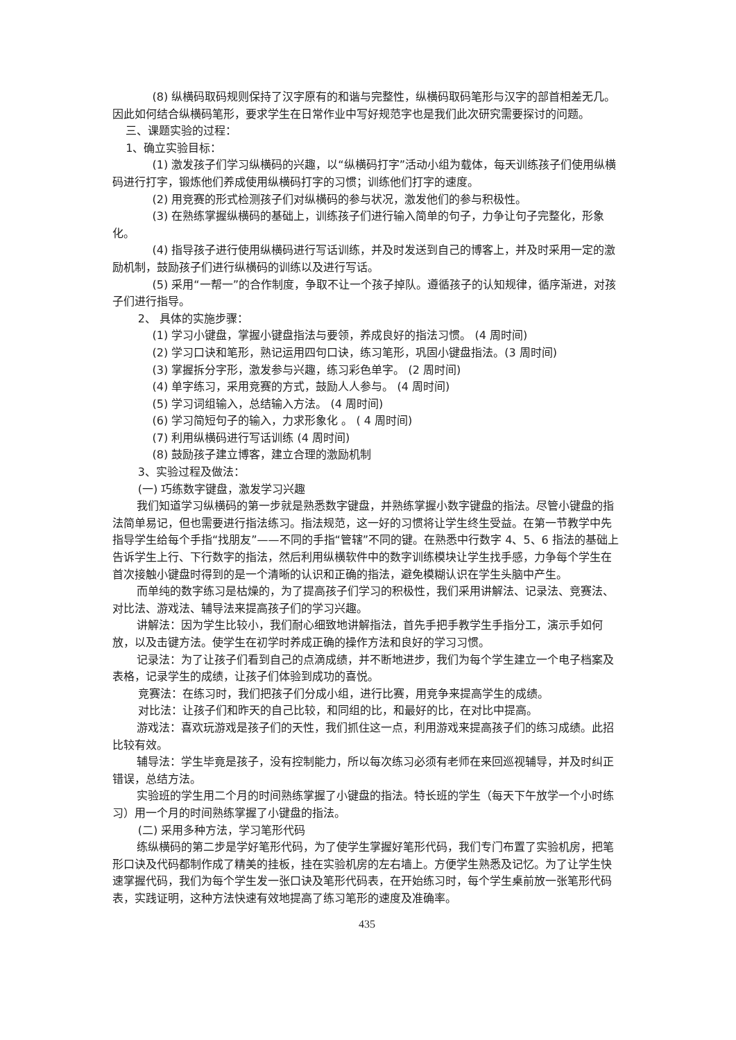(8) 纵横码取码规则保持了汉字原有的和谐与完整性，纵横码取码笔形与汉字的部首相差无几。因此如何结合纵横码笔形，要求学生在日常作业中写好规范字也是我们此次研究需要探讨的问题。
三、课题实验的过程：
1、确立实验目标：
(1) 激发孩子们学习纵横码的兴趣，以“纵横码打字”活动小组为载体，每天训练孩子们使用纵横码进行打字，锻炼他们养成使用纵横码打字的习惯；训练他们打字的速度。
(2) 用竞赛的形式检测孩子们对纵横码的参与状况，激发他们的参与积极性。
(3) 在熟练掌握纵横码的基础上，训练孩子们进行输入简单的句子，力争让句子完整化，形象化。
(4) 指导孩子进行使用纵横码进行写话训练，并及时发送到自己的博客上，并及时采用一定的激励机制，鼓励孩子们进行纵横码的训练以及进行写话。
(5) 采用“一帮一”的合作制度，争取不让一个孩子掉队。遵循孩子的认知规律，循序渐进，对孩子们进行指导。
2、 具体的实施步骤：
(1) 学习小键盘，掌握小键盘指法与要领，养成良好的指法习惯。 (4 周时间)
(2) 学习口诀和笔形，熟记运用四句口诀，练习笔形，巩固小键盘指法。(3 周时间)
(3) 掌握拆分字形，激发参与兴趣，练习彩色单字。 (2 周时间)
(4) 单字练习，采用竞赛的方式，鼓励人人参与。 (4 周时间)
(5) 学习词组输入，总结输入方法。 (4 周时间)
(6) 学习简短句子的输入，力求形象化 。 ( 4 周时间)
(7) 利用纵横码进行写话训练 (4 周时间)
(8) 鼓励孩子建立博客，建立合理的激励机制
3、实验过程及做法：
(一) 巧练数字键盘，激发学习兴趣
我们知道学习纵横码的第一步就是熟悉数字键盘，并熟练掌握小数字键盘的指法。尽管小键盘的指法简单易记，但也需要进行指法练习。指法规范，这一好的习惯将让学生终生受益。在第一节教学中先指导学生给每个手指“找朋友”——不同的手指“管辖”不同的键。在熟悉中行数字 4、5、6 指法的基础上告诉学生上行、下行数字的指法，然后利用纵横软件中的数字训练模块让学生找手感，力争每个学生在首次接触小键盘时得到的是一个清晰的认识和正确的指法，避免模糊认识在学生头脑中产生。
而单纯的数字练习是枯燥的，为了提高孩子们学习的积极性，我们采用讲解法、记录法、竞赛法、对比法、游戏法、辅导法来提高孩子们的学习兴趣。
讲解法：因为学生比较小，我们耐心细致地讲解指法，首先手把手教学生手指分工，演示手如何放，以及击键方法。使学生在初学时养成正确的操作方法和良好的学习习惯。
记录法：为了让孩子们看到自己的点滴成绩，并不断地进步，我们为每个学生建立一个电子档案及表格，记录学生的成绩，让孩子们体验到成功的喜悦。
竞赛法：在练习时，我们把孩子们分成小组，进行比赛，用竞争来提高学生的成绩。
对比法：让孩子们和昨天的自己比较，和同组的比，和最好的比，在对比中提高。
游戏法：喜欢玩游戏是孩子们的天性，我们抓住这一点，利用游戏来提高孩子们的练习成绩。此招比较有效。
辅导法：学生毕竟是孩子，没有控制能力，所以每次练习必须有老师在来回巡视辅导，并及时纠正错误，总结方法。
实验班的学生用二个月的时间熟练掌握了小键盘的指法。特长班的学生（每天下午放学一个小时练习）用一个月的时间熟练掌握了小键盘的指法。
(二) 采用多种方法，学习笔形代码
练纵横码的第二步是学好笔形代码，为了使学生掌握好笔形代码，我们专门布置了实验机房，把笔形口诀及代码都制作成了精美的挂板，挂在实验机房的左右墙上。方便学生熟悉及记忆。为了让学生快速掌握代码，我们为每个学生发一张口诀及笔形代码表，在开始练习时，每个学生桌前放一张笔形代码表，实践证明，这种方法快速有效地提高了练习笔形的速度及准确率。
435